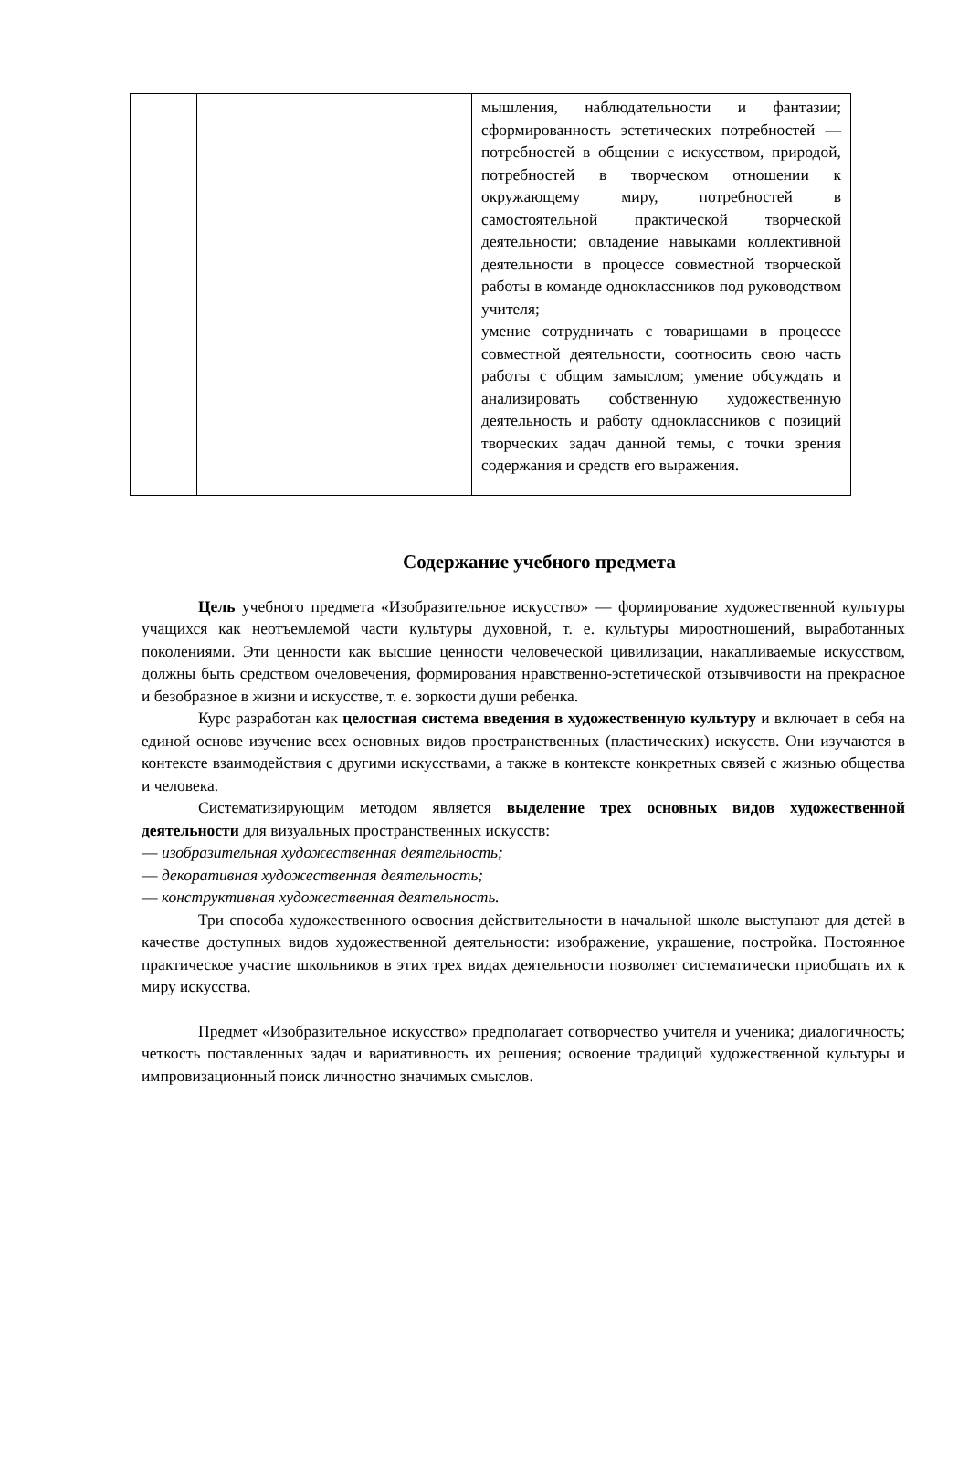| | | мышления, наблюдательности и фантазии; сформированность эстетических потребностей — потребностей в общении с искусством, природой, потребностей в творческом отношении к окружающему миру, потребностей в самостоятельной практической творческой деятельности; овладение навыками коллективной деятельности в процессе совместной творческой работы в команде одноклассников под руководством учителя; умение сотрудничать с товарищами в процессе совместной деятельности, соотносить свою часть работы с общим замыслом; умение обсуждать и анализировать собственную художественную деятельность и работу одноклассников с позиций творческих задач данной темы, с точки зрения содержания и средств его выражения. |
Содержание учебного предмета
Цель учебного предмета «Изобразительное искусство» — формирование художественной культуры учащихся как неотъемлемой части культуры духовной, т. е. культуры мироотношений, выработанных поколениями. Эти ценности как высшие ценности человеческой цивилизации, накапливаемые искусством, должны быть средством очеловечения, формирования нравственно-эстетической отзывчивости на прекрасное и безобразное в жизни и искусстве, т. е. зоркости души ребенка.
Курс разработан как целостная система введения в художественную культуру и включает в себя на единой основе изучение всех основных видов пространственных (пластических) искусств. Они изучаются в контексте взаимодействия с другими искусствами, а также в контексте конкретных связей с жизнью общества и человека.
Систематизирующим методом является выделение трех основных видов художественной деятельности для визуальных пространственных искусств:
— изобразительная художественная деятельность;
— декоративная художественная деятельность;
— конструктивная художественная деятельность.
Три способа художественного освоения действительности в начальной школе выступают для детей в качестве доступных видов художественной деятельности: изображение, украшение, постройка. Постоянное практическое участие школьников в этих трех видах деятельности позволяет систематически приобщать их к миру искусства.
Предмет «Изобразительное искусство» предполагает сотворчество учителя и ученика; диалогичность; четкость поставленных задач и вариативность их решения; освоение традиций художественной культуры и импровизационный поиск личностно значимых смыслов.